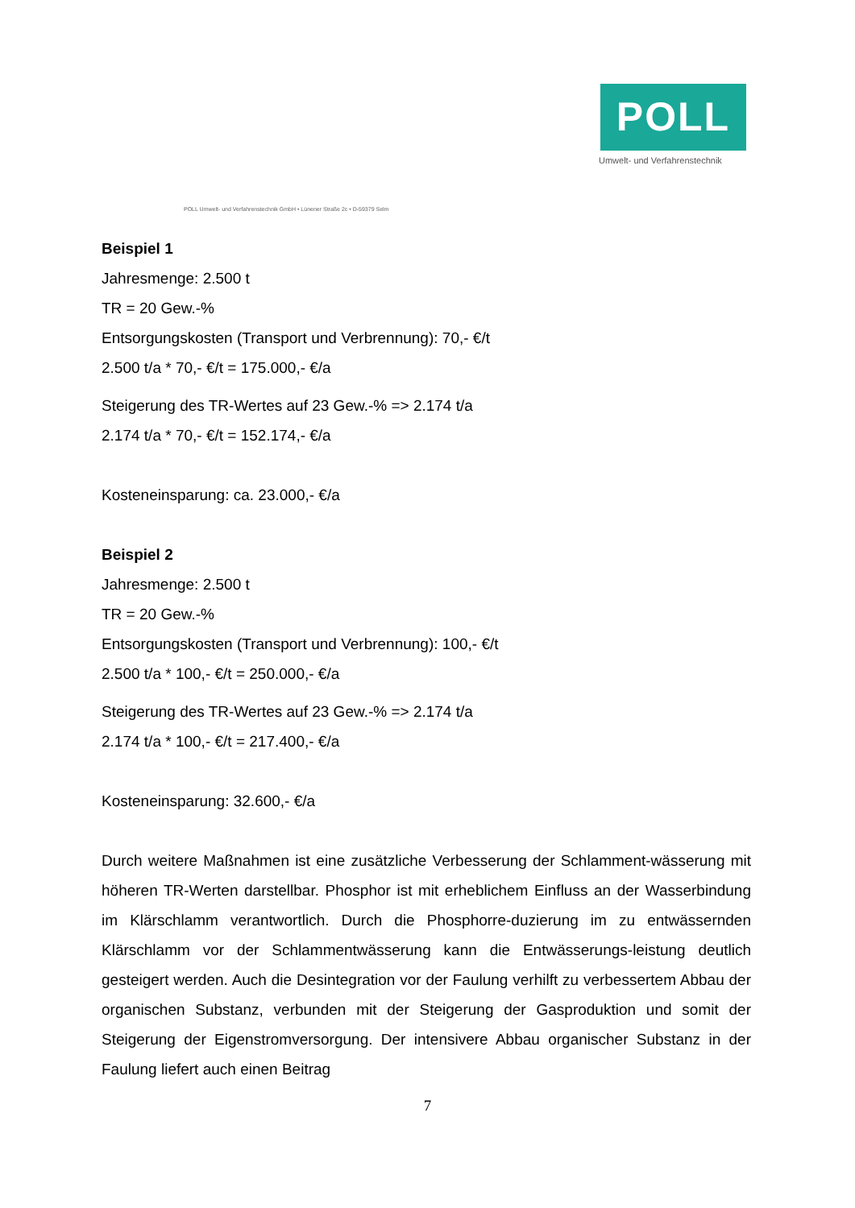POLL
Umwelt- und Verfahrenstechnik
POLL Umwelt- und Verfahrenstechnik GmbH • Lünener Straße 2c • D-59379 Selm
Beispiel 1
Jahresmenge: 2.500 t
TR = 20 Gew.-%
Entsorgungskosten (Transport und Verbrennung): 70,- €/t
2.500 t/a * 70,- €/t = 175.000,- €/a
Steigerung des TR-Wertes auf 23 Gew.-% => 2.174 t/a
2.174 t/a * 70,- €/t = 152.174,- €/a
Kosteneinsparung: ca. 23.000,- €/a
Beispiel 2
Jahresmenge: 2.500 t
TR = 20 Gew.-%
Entsorgungskosten (Transport und Verbrennung): 100,- €/t
2.500 t/a * 100,- €/t = 250.000,- €/a
Steigerung des TR-Wertes auf 23 Gew.-% => 2.174 t/a
2.174 t/a * 100,- €/t = 217.400,- €/a
Kosteneinsparung: 32.600,- €/a
Durch weitere Maßnahmen ist eine zusätzliche Verbesserung der Schlamment-wässerung mit höheren TR-Werten darstellbar. Phosphor ist mit erheblichem Einfluss an der Wasserbindung im Klärschlamm verantwortlich. Durch die Phosphorre-duzierung im zu entwässernden Klärschlamm vor der Schlammentwässerung kann die Entwässerungs-leistung deutlich gesteigert werden. Auch die Desintegration vor der Faulung verhilft zu verbessertem Abbau der organischen Substanz, verbunden mit der Steigerung der Gasproduktion und somit der Steigerung der Eigenstromversorgung. Der intensivere Abbau organischer Substanz in der Faulung liefert auch einen Beitrag
7